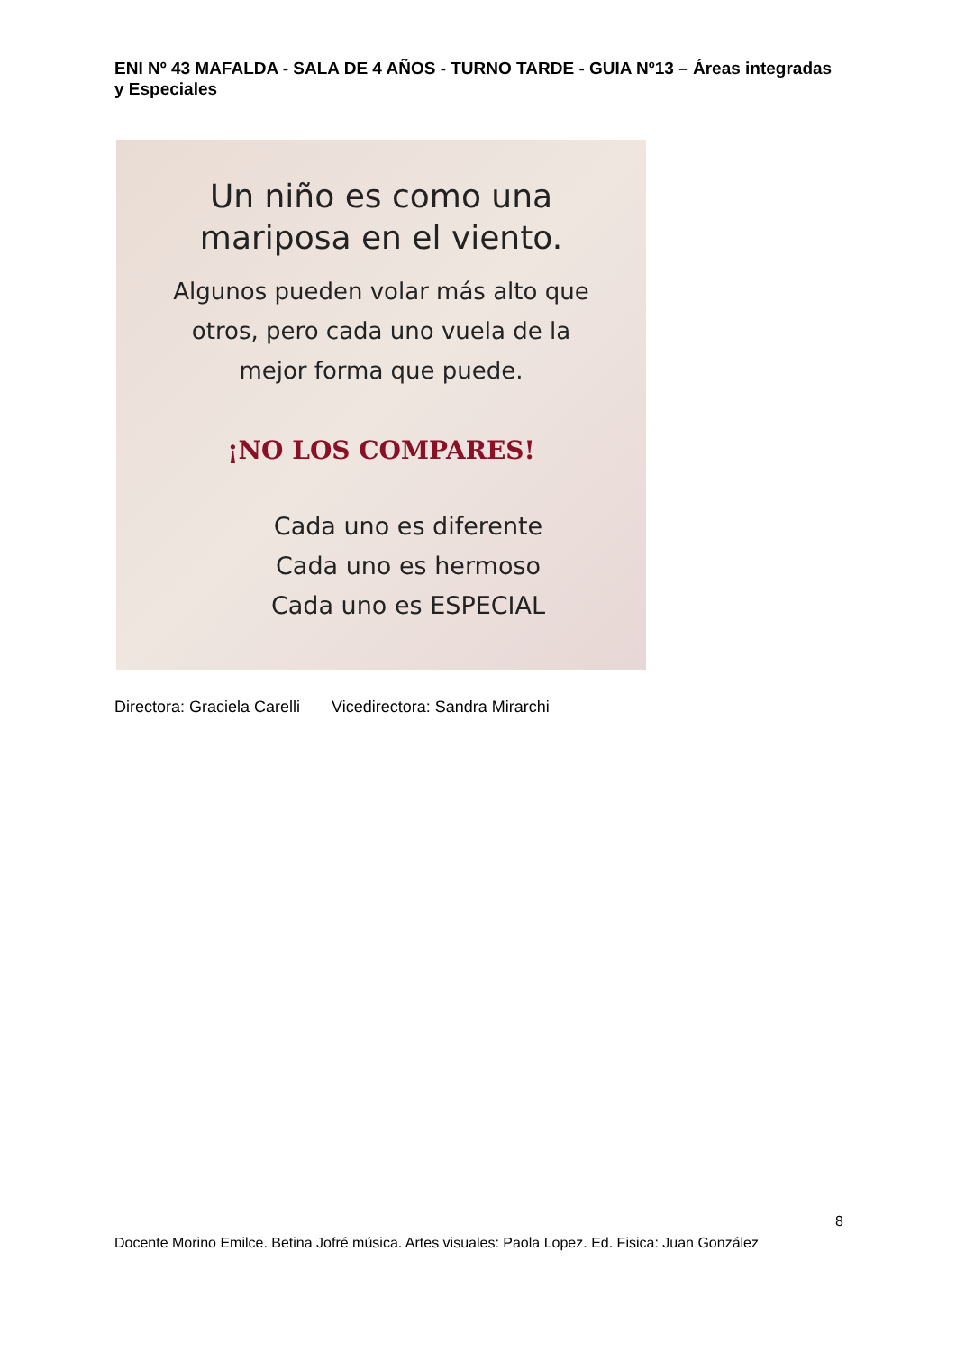ENI Nº 43 MAFALDA - SALA DE 4 AÑOS - TURNO TARDE - GUIA Nº13 – Áreas integradas y Especiales
Un niño es como una
mariposa en el viento.
Algunos pueden volar más alto que
otros, pero cada uno vuela de la
mejor forma que puede.
¡NO LOS COMPARES!
Cada uno es diferente
Cada uno es hermoso
Cada uno es ESPECIAL
Directora: Graciela Carelli Vicedirectora: Sandra Mirarchi
8
Docente Morino Emilce. Betina Jofré música. Artes visuales: Paola Lopez. Ed. Fisica: Juan González